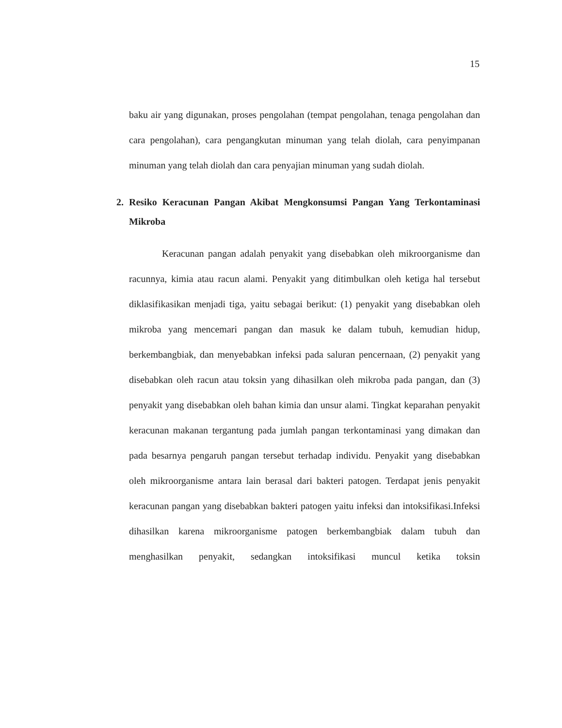15
baku air yang digunakan, proses pengolahan (tempat pengolahan, tenaga pengolahan dan cara pengolahan), cara pengangkutan minuman yang telah diolah, cara penyimpanan minuman yang telah diolah dan cara penyajian minuman yang sudah diolah.
2. Resiko Keracunan Pangan Akibat Mengkonsumsi Pangan Yang Terkontaminasi Mikroba
Keracunan pangan adalah penyakit yang disebabkan oleh mikroorganisme dan racunnya, kimia atau racun alami. Penyakit yang ditimbulkan oleh ketiga hal tersebut diklasifikasikan menjadi tiga, yaitu sebagai berikut: (1) penyakit yang disebabkan oleh mikroba yang mencemari pangan dan masuk ke dalam tubuh, kemudian hidup, berkembangbiak, dan menyebabkan infeksi pada saluran pencernaan, (2) penyakit yang disebabkan oleh racun atau toksin yang dihasilkan oleh mikroba pada pangan, dan (3) penyakit yang disebabkan oleh bahan kimia dan unsur alami. Tingkat keparahan penyakit keracunan makanan tergantung pada jumlah pangan terkontaminasi yang dimakan dan pada besarnya pengaruh pangan tersebut terhadap individu. Penyakit yang disebabkan oleh mikroorganisme antara lain berasal dari bakteri patogen. Terdapat jenis penyakit keracunan pangan yang disebabkan bakteri patogen yaitu infeksi dan intoksifikasi.Infeksi dihasilkan karena mikroorganisme patogen berkembangbiak dalam tubuh dan menghasilkan penyakit, sedangkan intoksifikasi muncul ketika toksin